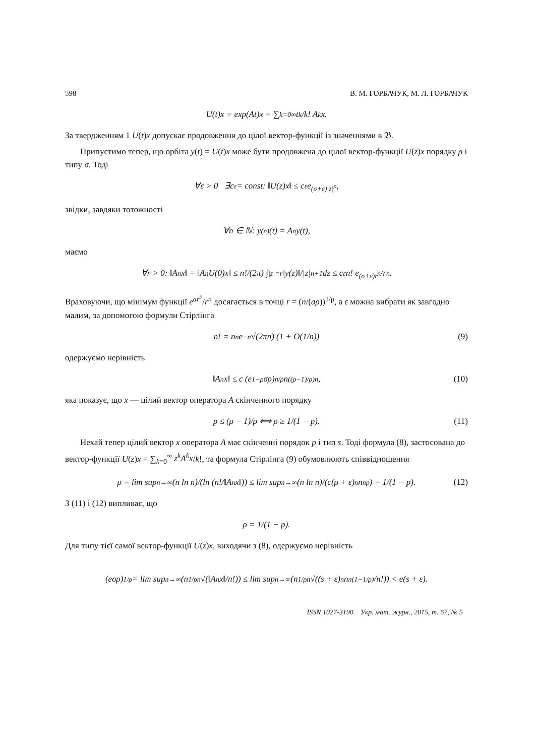598 В. М. ГОРБАЧУК, М. Л. ГОРБАЧУК
U(t)x = exp(At)x = ∑<sub>k=0</sub><sup>∞</sup> t<sup>k</sup>/k! A<sup>k</sup>x.
За твердженням 1 U(t)x допускає продовження до цілої вектор-функції із значеннями в 𝔅.
Припустимо тепер, що орбіта y(t) = U(t)x може бути продовжена до цілої вектор-функції U(z)x порядку ρ і типу σ. Тоді
∀ε > 0 ∃c<sub>ε</sub> = const: ‖U(z)x‖ ≤ c<sub>ε</sub>e<sup>(σ+ε)|z|<sup>ρ</sup></sup>,
звідки, завдяки тотожності
∀n ∈ ℕ: y<sup>(n)</sup>(t) = A<sup>n</sup>y(t),
маємо
∀r > 0: ‖A<sup>n</sup>x‖ = ‖A<sup>n</sup>U(0)x‖ ≤ n!/(2π) ∫<sub>|z|=r</sub> ‖y(z)‖/|z|<sup>n+1</sup> dz ≤ c<sub>ε</sub>n! e<sup>(σ+ε)r<sup>ρ</sup></sup>/r<sup>n</sup>.
Враховуючи, що мінімум функції e<sup>ar<sup>ρ</sup></sup>/r<sup>n</sup> досягається в точці r = (n/(aρ))<sup>1/ρ</sup>, а ε можна вибрати як завгодно малим, за допомогою формули Стірлінга
n! = n<sup>n</sup>e<sup>−n</sup>√(2πn) (1 + O(1/n)) (9)
одержуємо нерівність
‖A<sup>n</sup>x‖ ≤ c (e<sup>1−ρ</sup>σρ)<sup>n/ρ</sup> n<sup>((ρ−1)/ρ)n</sup>, (10)
яка показує, що x — цілий вектор оператора A скінченного порядку
p ≤ (ρ − 1)/ρ ⟺ ρ ≥ 1/(1 − p). (11)
Нехай тепер цілий вектор x оператора A має скінченні порядок p і тип s. Тоді формула (8), застосована до вектор-функції U(z)x = ∑<sub>k=0</sub><sup>∞</sup> z<sup>k</sup>A<sup>k</sup>x/k!, та формула Стірлінга (9) обумовлюють співвідношення
ρ = lim sup<sub>n→∞</sub> (n ln n)/(ln (n!/‖A<sup>n</sup>x‖)) ≤ lim sup<sub>n→∞</sub> (n ln n)/(c(ρ + ε)<sup>n</sup>n<sup>np</sup>) = 1/(1 − p). (12)
З (11) і (12) випливає, що
ρ = 1/(1 − p).
Для типу тієї самої вектор-функції U(z)x, виходячи з (8), одержуємо нерівність
(eσρ)<sup>1/ρ</sup> = lim sup<sub>n→∞</sub> (n<sup>1/ρ</sup> <sup>n</sup>√(‖A<sup>n</sup>x‖/n!)) ≤ lim sup<sub>n→∞</sub> (n<sup>1/ρ</sup> <sup>n</sup>√((s + ε)<sup>n</sup>n<sup>n(1−1/ρ)</sup>/n!)) < e(s + ε).
ISSN 1027-3190. Укр. мат. журн., 2015, т. 67, № 5